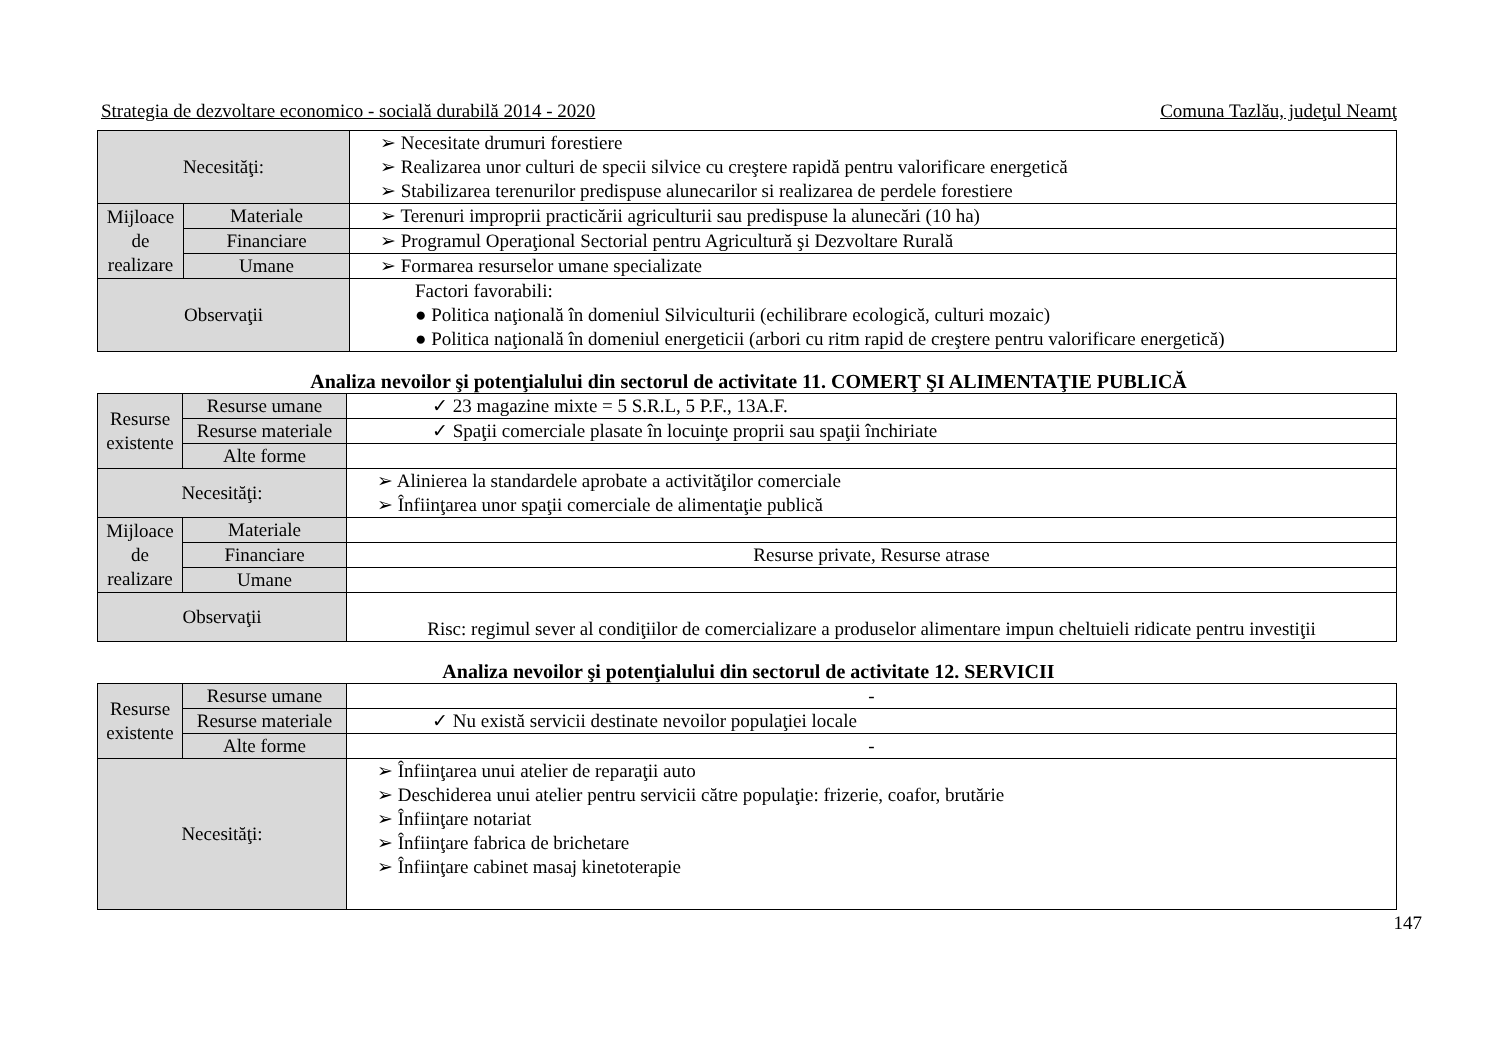Strategia de dezvoltare economico - socială durabilă 2014 - 2020 Comuna Tazlău, judeţul Neamţ
| Necesităţi: | | ➢ Necesitate drumuri forestiere ➢ Realizarea unor culturi de specii silvice cu creştere rapidă pentru valorificare energetică ➢ Stabilizarea terenurilor predispuse alunecarilor si realizarea de perdele forestiere |
| Mijloace de realizare | Materiale | ➢ Terenuri improprii practicării agriculturii sau predispuse la alunecări (10 ha) |
| | Financiare | ➢ Programul Operaţional Sectorial pentru Agricultură şi Dezvoltare Rurală |
| | Umane | ➢ Formarea resurselor umane specializate |
| Observaţii | | Factori favorabili: ● Politica naţională în domeniul Silviculturii (echilibrare ecologică, culturi mozaic) ● Politica naţională în domeniul energeticii (arbori cu ritm rapid de creştere pentru valorificare energetică) |
Analiza nevoilor şi potenţialului din sectorul de activitate 11. COMERŢ ŞI ALIMENTAŢIE PUBLICĂ
| Resurse existente | Resurse umane | ✓ 23 magazine mixte = 5 S.R.L, 5 P.F., 13A.F. |
| | Resurse materiale | ✓ Spaţii comerciale plasate în locuinţe proprii sau spaţii închiriate |
| | Alte forme | |
| Necesităţi: | | ➢ Alinierea la standardele aprobate a activităţilor comerciale ➢ Înfiinţarea unor spaţii comerciale de alimentaţie publică |
| Mijloace de realizare | Materiale | |
| | Financiare | Resurse private, Resurse atrase |
| | Umane | |
| Observaţii | | Risc: regimul sever al condiţiilor de comercializare a produselor alimentare impun cheltuieli ridicate pentru investiţii |
Analiza nevoilor şi potenţialului din sectorul de activitate 12. SERVICII
| Resurse existente | Resurse umane | - |
| | Resurse materiale | ✓ Nu există servicii destinate nevoilor populaţiei locale |
| | Alte forme | - |
| Necesităţi: | | ➢ Înfiinţarea unui atelier de reparaţii auto ➢ Deschiderea unui atelier pentru servicii către populaţie: frizerie, coafor, brutărie ➢ Înfiinţare notariat ➢ Înfiinţare fabrica de brichetare ➢ Înfiinţare cabinet masaj kinetoterapie |
147